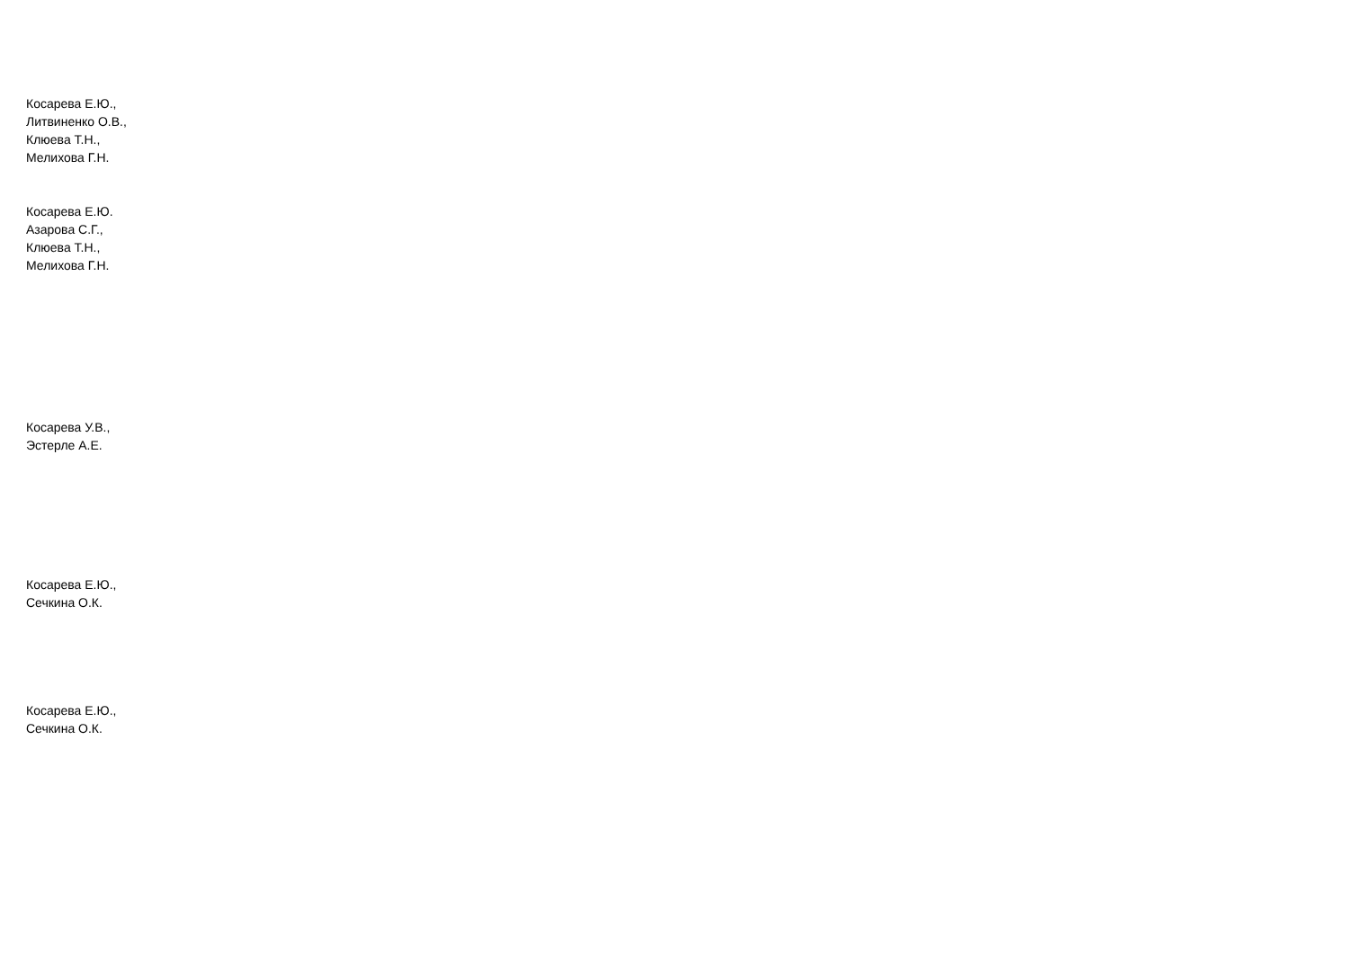Косарева Е.Ю.,
Литвиненко О.В.,
Клюева Т.Н.,
Мелихова Г.Н.
Косарева Е.Ю.
Азарова С.Г.,
Клюева Т.Н.,
Мелихова Г.Н.
Косарева У.В.,
Эстерле А.Е.
Косарева Е.Ю.,
Сечкина О.К.
Косарева Е.Ю.,
Сечкина О.К.